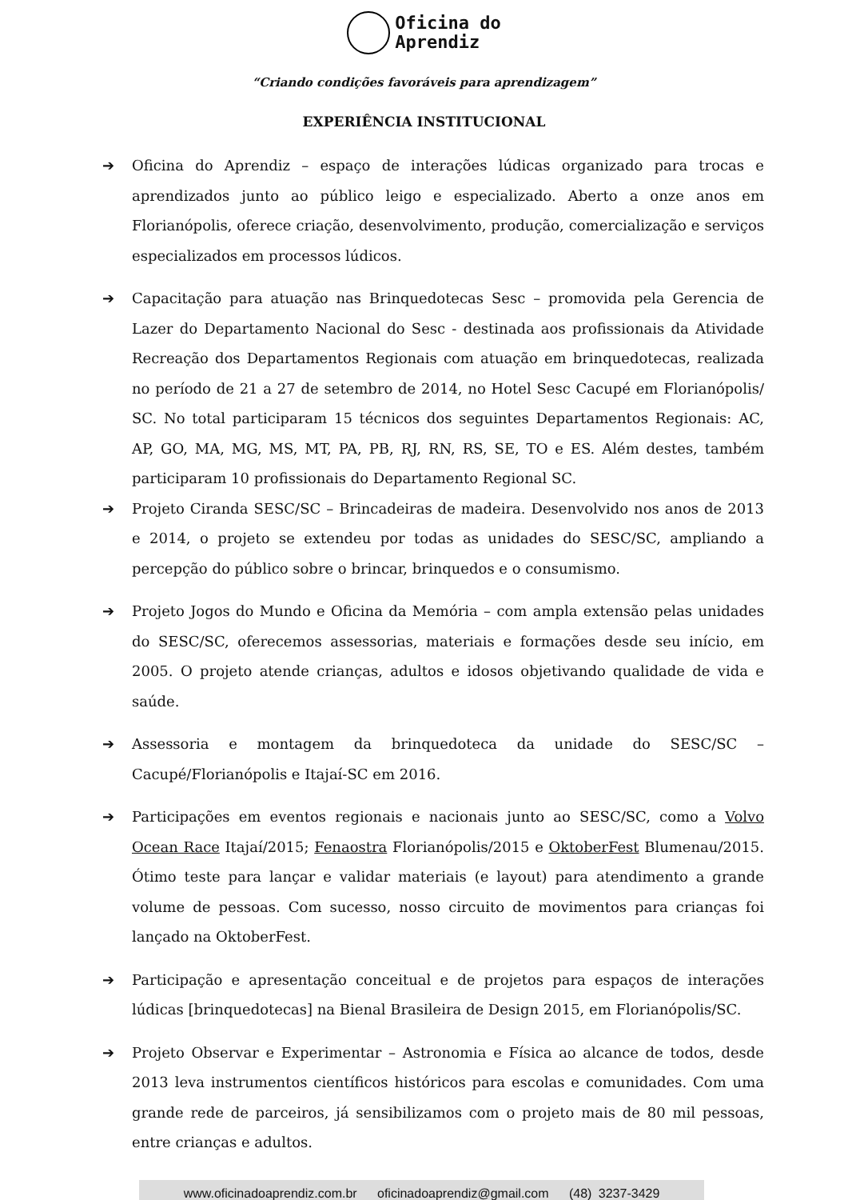Oficina do
Aprendiz
“Criando condições favoráveis para aprendizagem”
EXPERIÊNCIA INSTITUCIONAL
➔ Oficina do Aprendiz – espaço de interações lúdicas organizado para trocas e aprendizados junto ao público leigo e especializado. Aberto a onze anos em Florianópolis, oferece criação, desenvolvimento, produção, comercialização e serviços especializados em processos lúdicos.
➔ Capacitação para atuação nas Brinquedotecas Sesc – promovida pela Gerencia de Lazer do Departamento Nacional do Sesc - destinada aos profissionais da Atividade Recreação dos Departamentos Regionais com atuação em brinquedotecas, realizada no período de 21 a 27 de setembro de 2014, no Hotel Sesc Cacupé em Florianópolis/ SC. No total participaram 15 técnicos dos seguintes Departamentos Regionais: AC, AP, GO, MA, MG, MS, MT, PA, PB, RJ, RN, RS, SE, TO e ES. Além destes, também participaram 10 profissionais do Departamento Regional SC.
➔ Projeto Ciranda SESC/SC – Brincadeiras de madeira. Desenvolvido nos anos de 2013 e 2014, o projeto se extendeu por todas as unidades do SESC/SC, ampliando a percepção do público sobre o brincar, brinquedos e o consumismo.
➔ Projeto Jogos do Mundo e Oficina da Memória – com ampla extensão pelas unidades do SESC/SC, oferecemos assessorias, materiais e formações desde seu início, em 2005. O projeto atende crianças, adultos e idosos objetivando qualidade de vida e saúde.
➔ Assessoria e montagem da brinquedoteca da unidade do SESC/SC – Cacupé/Florianópolis e Itajaí-SC em 2016.
➔ Participações em eventos regionais e nacionais junto ao SESC/SC, como a Volvo Ocean Race Itajaí/2015; Fenaostra Florianópolis/2015 e OktoberFest Blumenau/2015. Ótimo teste para lançar e validar materiais (e layout) para atendimento a grande volume de pessoas. Com sucesso, nosso circuito de movimentos para crianças foi lançado na OktoberFest.
➔ Participação e apresentação conceitual e de projetos para espaços de interações lúdicas [brinquedotecas] na Bienal Brasileira de Design 2015, em Florianópolis/SC.
➔ Projeto Observar e Experimentar – Astronomia e Física ao alcance de todos, desde 2013 leva instrumentos científicos históricos para escolas e comunidades. Com uma grande rede de parceiros, já sensibilizamos com o projeto mais de 80 mil pessoas, entre crianças e adultos.
www.oficinadoaprendiz.com.br oficinadoaprendiz@gmail.com (48) 3237-3429